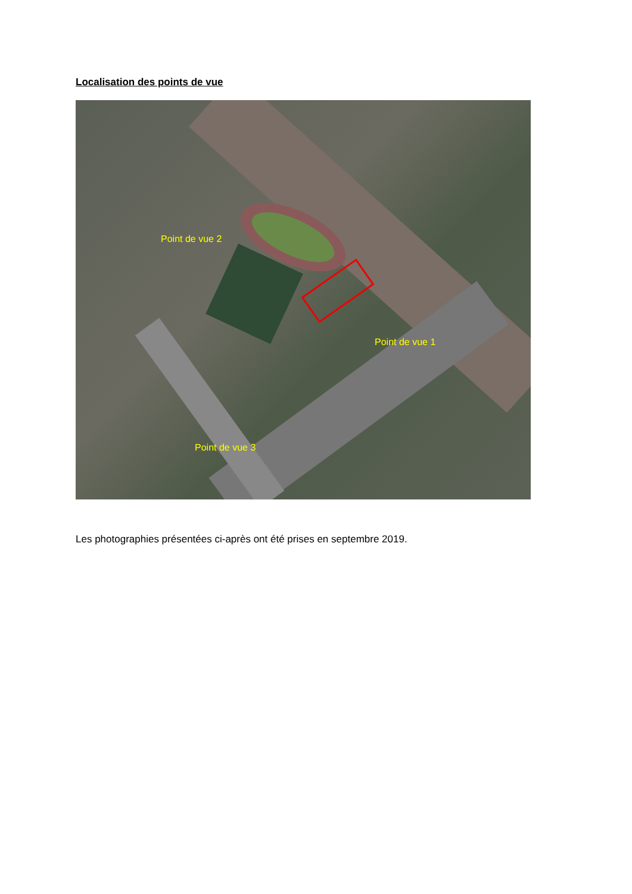Localisation des points de vue
Point de vue 2
Point de vue 1
Point de vue 3
Les photographies présentées ci-après ont été prises en septembre 2019.